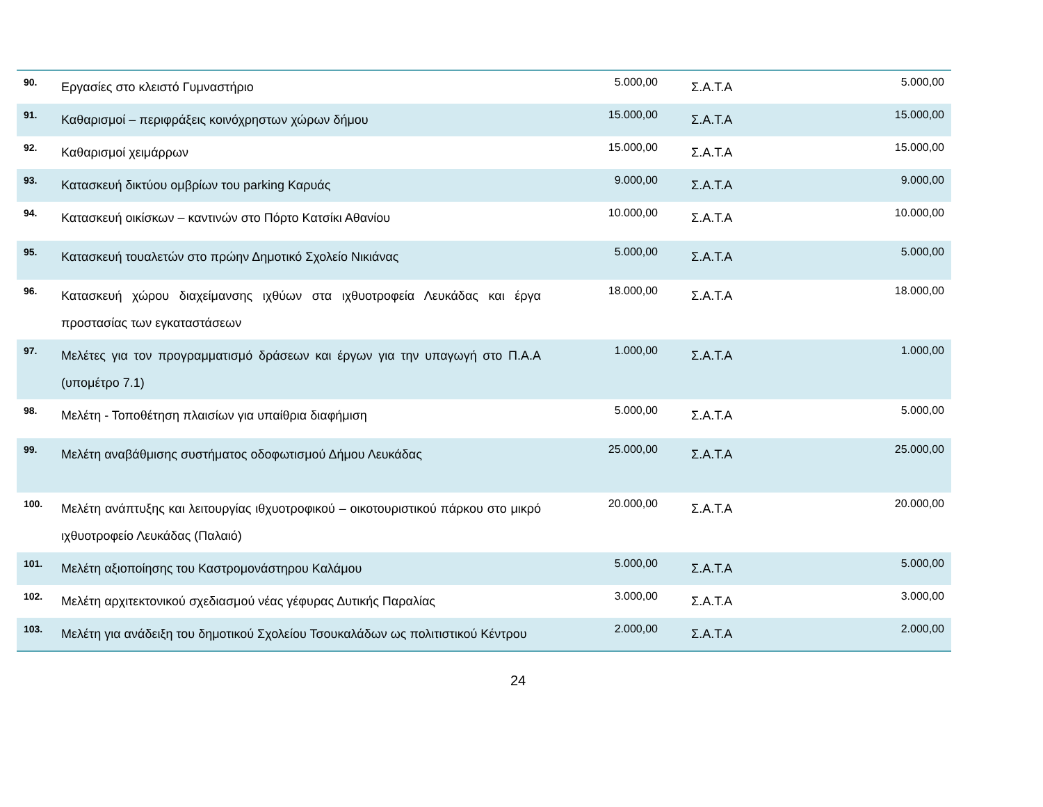| 90. | Εργασίες στο κλειστό Γυμναστήριο | 5.000,00 | Σ.Α.Τ.Α | 5.000,00 |
| 91. | Καθαρισμοί – περιφράξεις κοινόχρηστων χώρων δήμου | 15.000,00 | Σ.Α.Τ.Α | 15.000,00 |
| 92. | Καθαρισμοί χειμάρρων | 15.000,00 | Σ.Α.Τ.Α | 15.000,00 |
| 93. | Κατασκευή δικτύου ομβρίων του parking Καρυάς | 9.000,00 | Σ.Α.Τ.Α | 9.000,00 |
| 94. | Κατασκευή οικίσκων – καντινών στο Πόρτο Κατσίκι Αθανίου | 10.000,00 | Σ.Α.Τ.Α | 10.000,00 |
| 95. | Κατασκευή τουαλετών στο πρώην Δημοτικό Σχολείο Νικιάνας | 5.000,00 | Σ.Α.Τ.Α | 5.000,00 |
| 96. | Κατασκευή χώρου διαχείμανσης ιχθύων στα ιχθυοτροφεία Λευκάδας και έργα προστασίας των εγκαταστάσεων | 18.000,00 | Σ.Α.Τ.Α | 18.000,00 |
| 97. | Μελέτες για τον προγραμματισμό δράσεων και έργων για την υπαγωγή στο Π.Α.Α (υπομέτρο 7.1) | 1.000,00 | Σ.Α.Τ.Α | 1.000,00 |
| 98. | Μελέτη - Τοποθέτηση πλαισίων για υπαίθρια διαφήμιση | 5.000,00 | Σ.Α.Τ.Α | 5.000,00 |
| 99. | Μελέτη αναβάθμισης συστήματος οδοφωτισμού Δήμου Λευκάδας | 25.000,00 | Σ.Α.Τ.Α | 25.000,00 |
| 100. | Μελέτη ανάπτυξης και λειτουργίας ιθχυοτροφικού – οικοτουριστικού πάρκου στο μικρό ιχθυοτροφείο Λευκάδας (Παλαιό) | 20.000,00 | Σ.Α.Τ.Α | 20.000,00 |
| 101. | Μελέτη αξιοποίησης του Καστρομονάστηρου Καλάμου | 5.000,00 | Σ.Α.Τ.Α | 5.000,00 |
| 102. | Μελέτη αρχιτεκτονικού σχεδιασμού νέας γέφυρας Δυτικής Παραλίας | 3.000,00 | Σ.Α.Τ.Α | 3.000,00 |
| 103. | Μελέτη για ανάδειξη του δημοτικού Σχολείου Τσουκαλάδων ως πολιτιστικού Κέντρου | 2.000,00 | Σ.Α.Τ.Α | 2.000,00 |
24